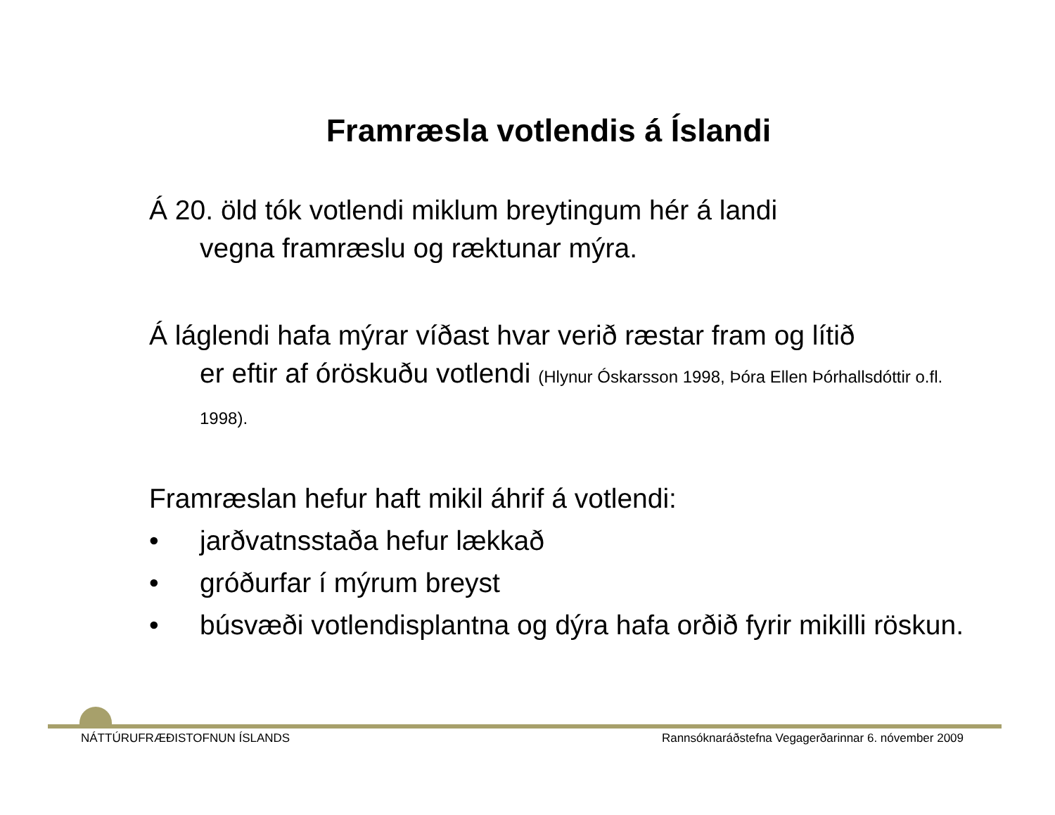Framræsla votlendis á Íslandi
Á 20. öld tók votlendi miklum breytingum hér á landi
vegna framræslu og ræktunar mýra.
Á láglendi hafa mýrar víðast hvar verið ræstar fram og lítið
er eftir af óröskuðu votlendi (Hlynur Óskarsson 1998, Þóra Ellen Þórhallsdóttir o.fl. 1998).
Framræslan hefur haft mikil áhrif á votlendi:
• jarðvatnsstaða hefur lækkað
• gróðurfar í mýrum breyst
• búsvæði votlendisplantna og dýra hafa orðið fyrir mikilli röskun.
NÁTTÚRUFRÆÐISTOFNUN ÍSLANDS Rannsóknaráðstefna Vegagerðarinnar 6. nóvember 2009